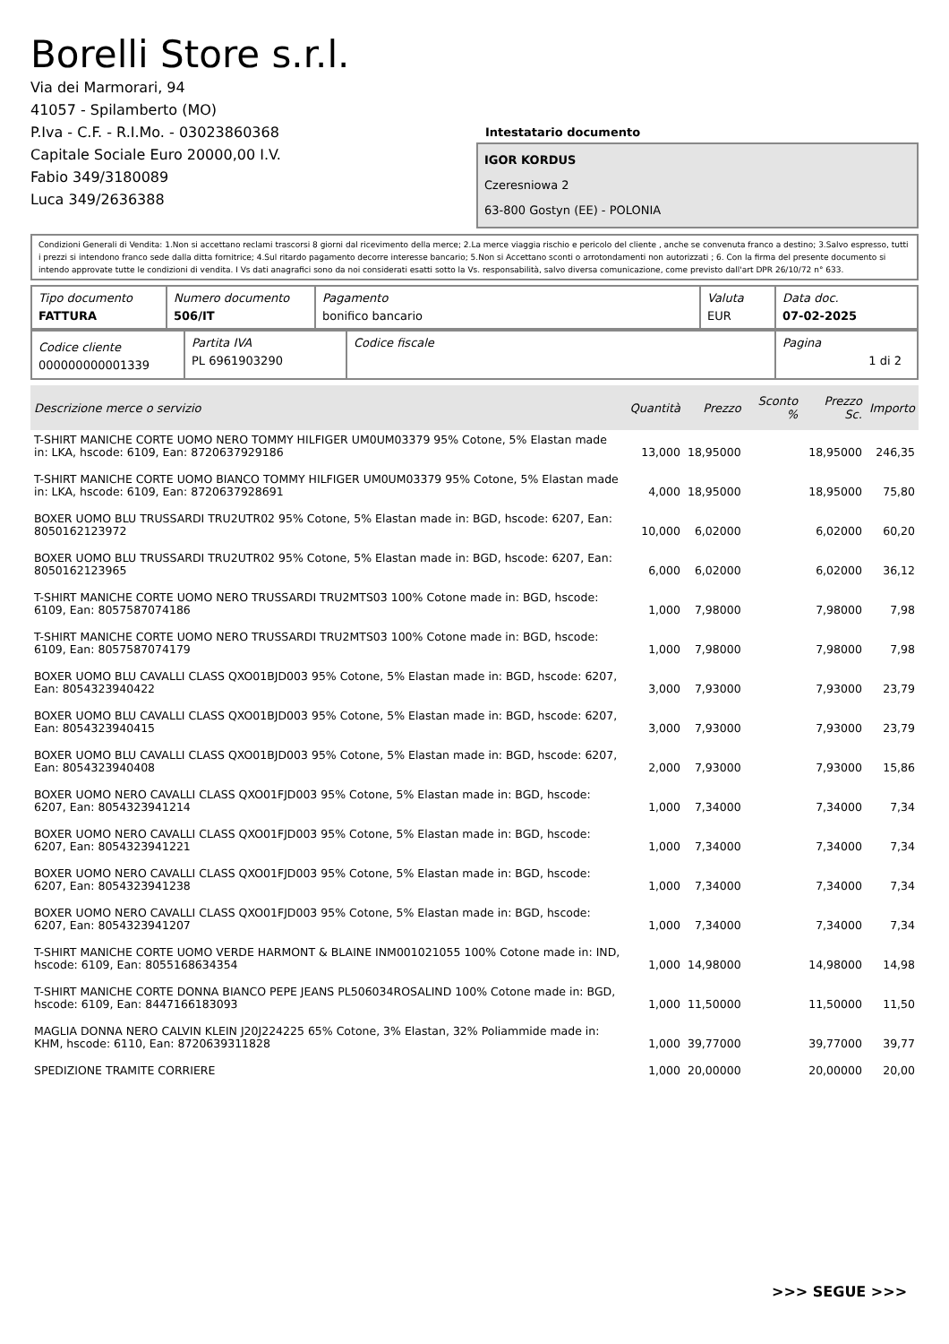Borelli Store s.r.l.
Via dei Marmorari, 94
41057 - Spilamberto (MO)
P.Iva - C.F. - R.I.Mo. - 03023860368
Capitale Sociale Euro 20000,00 I.V.
Fabio 349/3180089
Luca 349/2636388
Intestatario documento
IGOR KORDUS
Czeresniowa 2
63-800 Gostyn (EE) - POLONIA
Condizioni Generali di Vendita: 1.Non si accettano reclami trascorsi 8 giorni dal ricevimento della merce; 2.La merce viaggia rischio e pericolo del cliente , anche se convenuta franco a destino; 3.Salvo espresso, tutti i prezzi si intendono franco sede dalla ditta fornitrice; 4.Sul ritardo pagamento decorre interesse bancario; 5.Non si Accettano sconti o arrotondamenti non autorizzati ; 6. Con la firma del presente documento si intendo approvate tutte le condizioni di vendita. I Vs dati anagrafici sono da noi considerati esatti sotto la Vs. responsabilità, salvo diversa comunicazione, come previsto dall'art DPR 26/10/72 n° 633.
| Tipo documento FATTURA | Numero documento 506/IT | Pagamento bonifico bancario | Valuta EUR | Data doc. 07-02-2025 |
| Codice cliente 000000000001339 | Partita IVA PL 6961903290 | Codice fiscale | Pagina 1 di 2 |
| Descrizione merce o servizio | Quantità | Prezzo | Sconto % | Prezzo Sc. | Importo |
| --- | --- | --- | --- | --- | --- |
| T-SHIRT MANICHE CORTE UOMO NERO TOMMY HILFIGER UM0UM03379 95% Cotone, 5% Elastan made in: LKA, hscode: 6109, Ean: 8720637929186 | 13,000 | 18,95000 | | 18,95000 | 246,35 |
| T-SHIRT MANICHE CORTE UOMO BIANCO TOMMY HILFIGER UM0UM03379 95% Cotone, 5% Elastan made in: LKA, hscode: 6109, Ean: 8720637928691 | 4,000 | 18,95000 | | 18,95000 | 75,80 |
| BOXER UOMO BLU TRUSSARDI TRU2UTR02 95% Cotone, 5% Elastan made in: BGD, hscode: 6207, Ean: 8050162123972 | 10,000 | 6,02000 | | 6,02000 | 60,20 |
| BOXER UOMO BLU TRUSSARDI TRU2UTR02 95% Cotone, 5% Elastan made in: BGD, hscode: 6207, Ean: 8050162123965 | 6,000 | 6,02000 | | 6,02000 | 36,12 |
| T-SHIRT MANICHE CORTE UOMO NERO TRUSSARDI TRU2MTS03 100% Cotone made in: BGD, hscode: 6109, Ean: 8057587074186 | 1,000 | 7,98000 | | 7,98000 | 7,98 |
| T-SHIRT MANICHE CORTE UOMO NERO TRUSSARDI TRU2MTS03 100% Cotone made in: BGD, hscode: 6109, Ean: 8057587074179 | 1,000 | 7,98000 | | 7,98000 | 7,98 |
| BOXER UOMO BLU CAVALLI CLASS QXO01BJD003 95% Cotone, 5% Elastan made in: BGD, hscode: 6207, Ean: 8054323940422 | 3,000 | 7,93000 | | 7,93000 | 23,79 |
| BOXER UOMO BLU CAVALLI CLASS QXO01BJD003 95% Cotone, 5% Elastan made in: BGD, hscode: 6207, Ean: 8054323940415 | 3,000 | 7,93000 | | 7,93000 | 23,79 |
| BOXER UOMO BLU CAVALLI CLASS QXO01BJD003 95% Cotone, 5% Elastan made in: BGD, hscode: 6207, Ean: 8054323940408 | 2,000 | 7,93000 | | 7,93000 | 15,86 |
| BOXER UOMO NERO CAVALLI CLASS QXO01FJD003 95% Cotone, 5% Elastan made in: BGD, hscode: 6207, Ean: 8054323941214 | 1,000 | 7,34000 | | 7,34000 | 7,34 |
| BOXER UOMO NERO CAVALLI CLASS QXO01FJD003 95% Cotone, 5% Elastan made in: BGD, hscode: 6207, Ean: 8054323941221 | 1,000 | 7,34000 | | 7,34000 | 7,34 |
| BOXER UOMO NERO CAVALLI CLASS QXO01FJD003 95% Cotone, 5% Elastan made in: BGD, hscode: 6207, Ean: 8054323941238 | 1,000 | 7,34000 | | 7,34000 | 7,34 |
| BOXER UOMO NERO CAVALLI CLASS QXO01FJD003 95% Cotone, 5% Elastan made in: BGD, hscode: 6207, Ean: 8054323941207 | 1,000 | 7,34000 | | 7,34000 | 7,34 |
| T-SHIRT MANICHE CORTE UOMO VERDE HARMONT & BLAINE INM001021055 100% Cotone made in: IND, hscode: 6109, Ean: 8055168634354 | 1,000 | 14,98000 | | 14,98000 | 14,98 |
| T-SHIRT MANICHE CORTE DONNA BIANCO PEPE JEANS PL506034ROSALIND 100% Cotone made in: BGD, hscode: 6109, Ean: 8447166183093 | 1,000 | 11,50000 | | 11,50000 | 11,50 |
| MAGLIA DONNA NERO CALVIN KLEIN J20J224225 65% Cotone, 3% Elastan, 32% Poliammide made in: KHM, hscode: 6110, Ean: 8720639311828 | 1,000 | 39,77000 | | 39,77000 | 39,77 |
| SPEDIZIONE TRAMITE CORRIERE | 1,000 | 20,00000 | | 20,00000 | 20,00 |
>>> SEGUE >>>